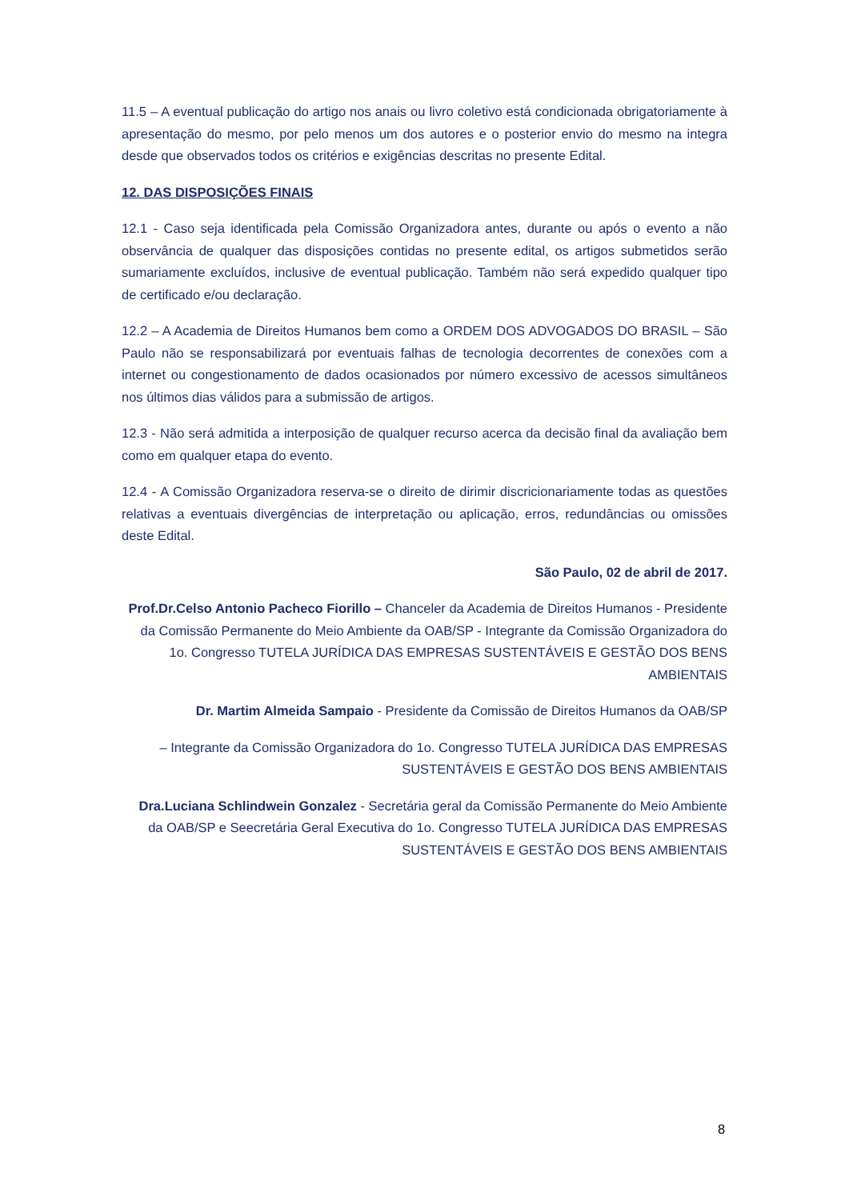11.5 – A eventual publicação do artigo nos anais ou livro coletivo está condicionada obrigatoriamente à apresentação do mesmo, por pelo menos um dos autores e o posterior envio do mesmo na integra desde que observados todos os critérios e exigências descritas no presente Edital.
12. DAS DISPOSIÇÕES FINAIS
12.1 - Caso seja identificada pela Comissão Organizadora antes, durante ou após o evento a não observância de qualquer das disposições contidas no presente edital, os artigos submetidos serão sumariamente excluídos, inclusive de eventual publicação. Também não será expedido qualquer tipo de certificado e/ou declaração.
12.2 – A Academia de Direitos Humanos bem como a ORDEM DOS ADVOGADOS DO BRASIL – São Paulo não se responsabilizará por eventuais falhas de tecnologia decorrentes de conexões com a internet ou congestionamento de dados ocasionados por número excessivo de acessos simultâneos nos últimos dias válidos para a submissão de artigos.
12.3 - Não será admitida a interposição de qualquer recurso acerca da decisão final da avaliação bem como em qualquer etapa do evento.
12.4 - A Comissão Organizadora reserva-se o direito de dirimir discricionariamente todas as questões relativas a eventuais divergências de interpretação ou aplicação, erros, redundâncias ou omissões deste Edital.
São Paulo, 02 de abril de 2017.
Prof.Dr.Celso Antonio Pacheco Fiorillo – Chanceler da Academia de Direitos Humanos - Presidente da Comissão Permanente do Meio Ambiente da OAB/SP - Integrante da Comissão Organizadora do 1o. Congresso TUTELA JURÍDICA DAS EMPRESAS SUSTENTÁVEIS E GESTÃO DOS BENS AMBIENTAIS
Dr. Martim Almeida Sampaio - Presidente da Comissão de Direitos Humanos da OAB/SP
– Integrante da Comissão Organizadora do 1o. Congresso TUTELA JURÍDICA DAS EMPRESAS SUSTENTÁVEIS E GESTÃO DOS BENS AMBIENTAIS
Dra.Luciana Schlindwein Gonzalez - Secretária geral da Comissão Permanente do Meio Ambiente da OAB/SP e Seecretária Geral Executiva do 1o. Congresso TUTELA JURÍDICA DAS EMPRESAS SUSTENTÁVEIS E GESTÃO DOS BENS AMBIENTAIS
8